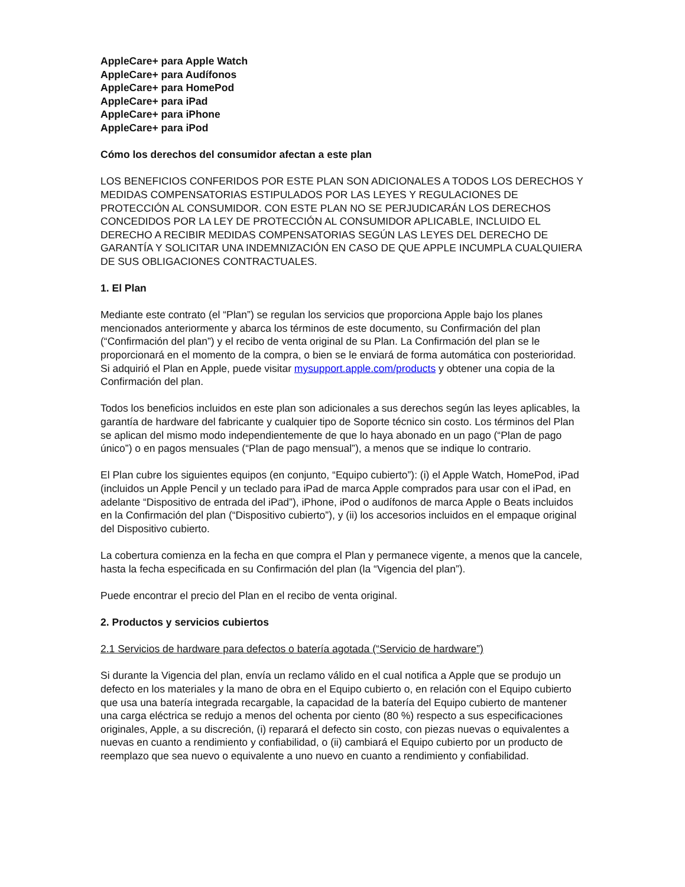AppleCare+ para Apple Watch
AppleCare+ para Audífonos
AppleCare+ para HomePod
AppleCare+ para iPad
AppleCare+ para iPhone
AppleCare+ para iPod
Cómo los derechos del consumidor afectan a este plan
LOS BENEFICIOS CONFERIDOS POR ESTE PLAN SON ADICIONALES A TODOS LOS DERECHOS Y MEDIDAS COMPENSATORIAS ESTIPULADOS POR LAS LEYES Y REGULACIONES DE PROTECCIÓN AL CONSUMIDOR. CON ESTE PLAN NO SE PERJUDICARÁN LOS DERECHOS CONCEDIDOS POR LA LEY DE PROTECCIÓN AL CONSUMIDOR APLICABLE, INCLUIDO EL DERECHO A RECIBIR MEDIDAS COMPENSATORIAS SEGÚN LAS LEYES DEL DERECHO DE GARANTÍA Y SOLICITAR UNA INDEMNIZACIÓN EN CASO DE QUE APPLE INCUMPLA CUALQUIERA DE SUS OBLIGACIONES CONTRACTUALES.
1. El Plan
Mediante este contrato (el “Plan”) se regulan los servicios que proporciona Apple bajo los planes mencionados anteriormente y abarca los términos de este documento, su Confirmación del plan (“Confirmación del plan”) y el recibo de venta original de su Plan. La Confirmación del plan se le proporcionará en el momento de la compra, o bien se le enviará de forma automática con posterioridad. Si adquirió el Plan en Apple, puede visitar mysupport.apple.com/products y obtener una copia de la Confirmación del plan.
Todos los beneficios incluidos en este plan son adicionales a sus derechos según las leyes aplicables, la garantía de hardware del fabricante y cualquier tipo de Soporte técnico sin costo. Los términos del Plan se aplican del mismo modo independientemente de que lo haya abonado en un pago (“Plan de pago único”) o en pagos mensuales (“Plan de pago mensual”), a menos que se indique lo contrario.
El Plan cubre los siguientes equipos (en conjunto, “Equipo cubierto”): (i) el Apple Watch, HomePod, iPad (incluidos un Apple Pencil y un teclado para iPad de marca Apple comprados para usar con el iPad, en adelante “Dispositivo de entrada del iPad”), iPhone, iPod o audífonos de marca Apple o Beats incluidos en la Confirmación del plan (“Dispositivo cubierto”), y (ii) los accesorios incluidos en el empaque original del Dispositivo cubierto.
La cobertura comienza en la fecha en que compra el Plan y permanece vigente, a menos que la cancele, hasta la fecha especificada en su Confirmación del plan (la “Vigencia del plan”).
Puede encontrar el precio del Plan en el recibo de venta original.
2. Productos y servicios cubiertos
2.1 Servicios de hardware para defectos o batería agotada (“Servicio de hardware”)
Si durante la Vigencia del plan, envía un reclamo válido en el cual notifica a Apple que se produjo un defecto en los materiales y la mano de obra en el Equipo cubierto o, en relación con el Equipo cubierto que usa una batería integrada recargable, la capacidad de la batería del Equipo cubierto de mantener una carga eléctrica se redujo a menos del ochenta por ciento (80 %) respecto a sus especificaciones originales, Apple, a su discreción, (i) reparará el defecto sin costo, con piezas nuevas o equivalentes a nuevas en cuanto a rendimiento y confiabilidad, o (ii) cambiará el Equipo cubierto por un producto de reemplazo que sea nuevo o equivalente a uno nuevo en cuanto a rendimiento y confiabilidad.